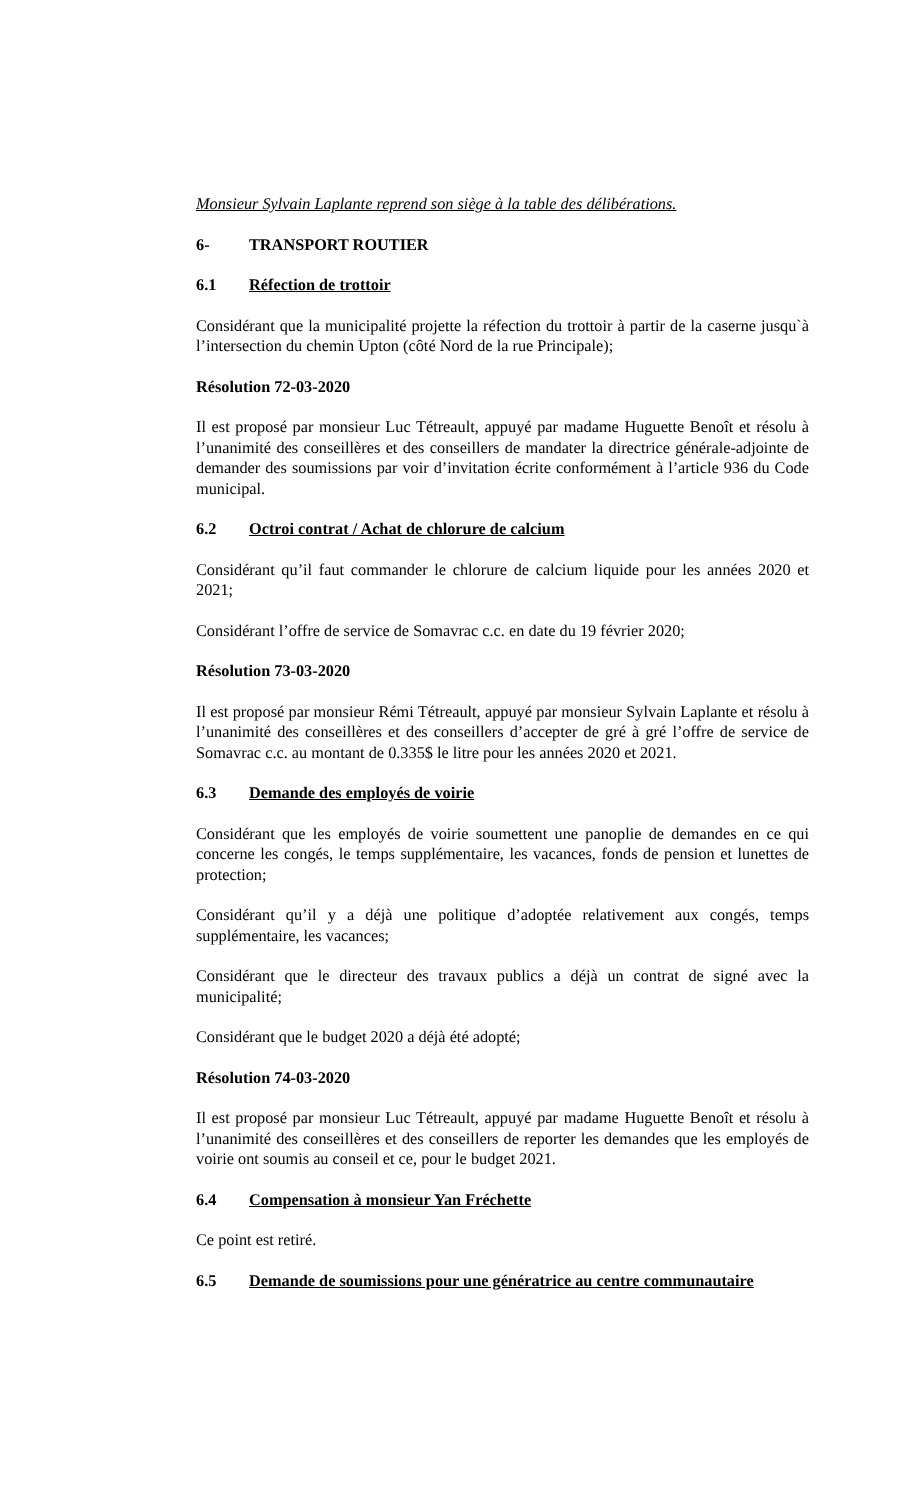Monsieur Sylvain Laplante reprend son siège à la table des délibérations.
6- TRANSPORT ROUTIER
6.1 Réfection de trottoir
Considérant que la municipalité projette la réfection du trottoir à partir de la caserne jusqu`à l’intersection du chemin Upton (côté Nord de la rue Principale);
Résolution 72-03-2020
Il est proposé par monsieur Luc Tétreault, appuyé par madame Huguette Benoît et résolu à l’unanimité des conseillères et des conseillers de mandater la directrice générale-adjointe de demander des soumissions par voir d’invitation écrite conformément à l’article 936 du Code municipal.
6.2 Octroi contrat / Achat de chlorure de calcium
Considérant qu’il faut commander le chlorure de calcium liquide pour les années 2020 et 2021;
Considérant l’offre de service de Somavrac c.c. en date du 19 février 2020;
Résolution 73-03-2020
Il est proposé par monsieur Rémi Tétreault, appuyé par monsieur Sylvain Laplante et résolu à l’unanimité des conseillères et des conseillers d’accepter de gré à gré l’offre de service de Somavrac c.c. au montant de 0.335$ le litre pour les années 2020 et 2021.
6.3 Demande des employés de voirie
Considérant que les employés de voirie soumettent une panoplie de demandes en ce qui concerne les congés, le temps supplémentaire, les vacances, fonds de pension et lunettes de protection;
Considérant qu’il y a déjà une politique d’adoptée relativement aux congés, temps supplémentaire, les vacances;
Considérant que le directeur des travaux publics a déjà un contrat de signé avec la municipalité;
Considérant que le budget 2020 a déjà été adopté;
Résolution 74-03-2020
Il est proposé par monsieur Luc Tétreault, appuyé par madame Huguette Benoît et résolu à l’unanimité des conseillères et des conseillers de reporter les demandes que les employés de voirie ont soumis au conseil et ce, pour le budget 2021.
6.4 Compensation à monsieur Yan Fréchette
Ce point est retiré.
6.5 Demande de soumissions pour une génératrice au centre communautaire